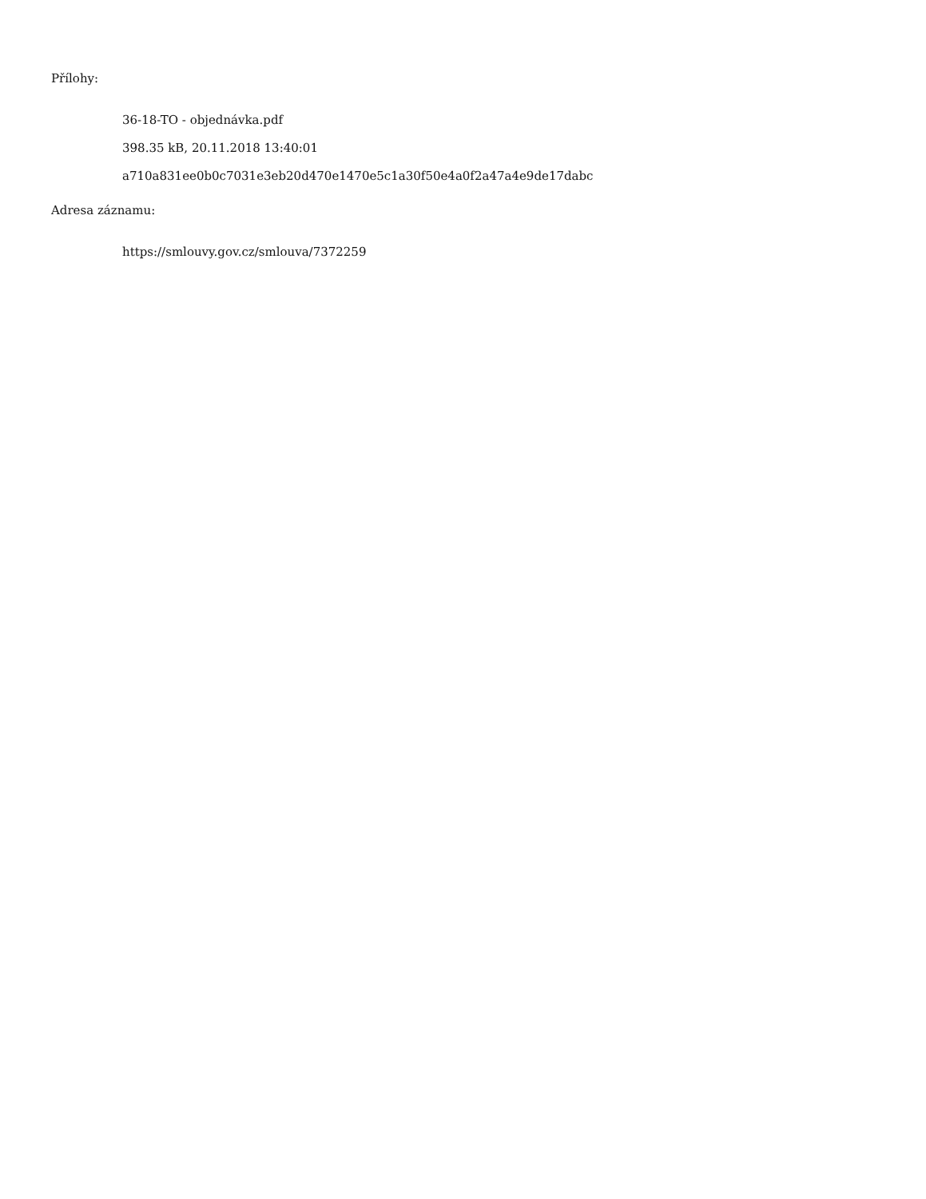Přílohy:
36-18-TO - objednávka.pdf
398.35 kB, 20.11.2018 13:40:01
a710a831ee0b0c7031e3eb20d470e1470e5c1a30f50e4a0f2a47a4e9de17dabc
Adresa záznamu:
https://smlouvy.gov.cz/smlouva/7372259